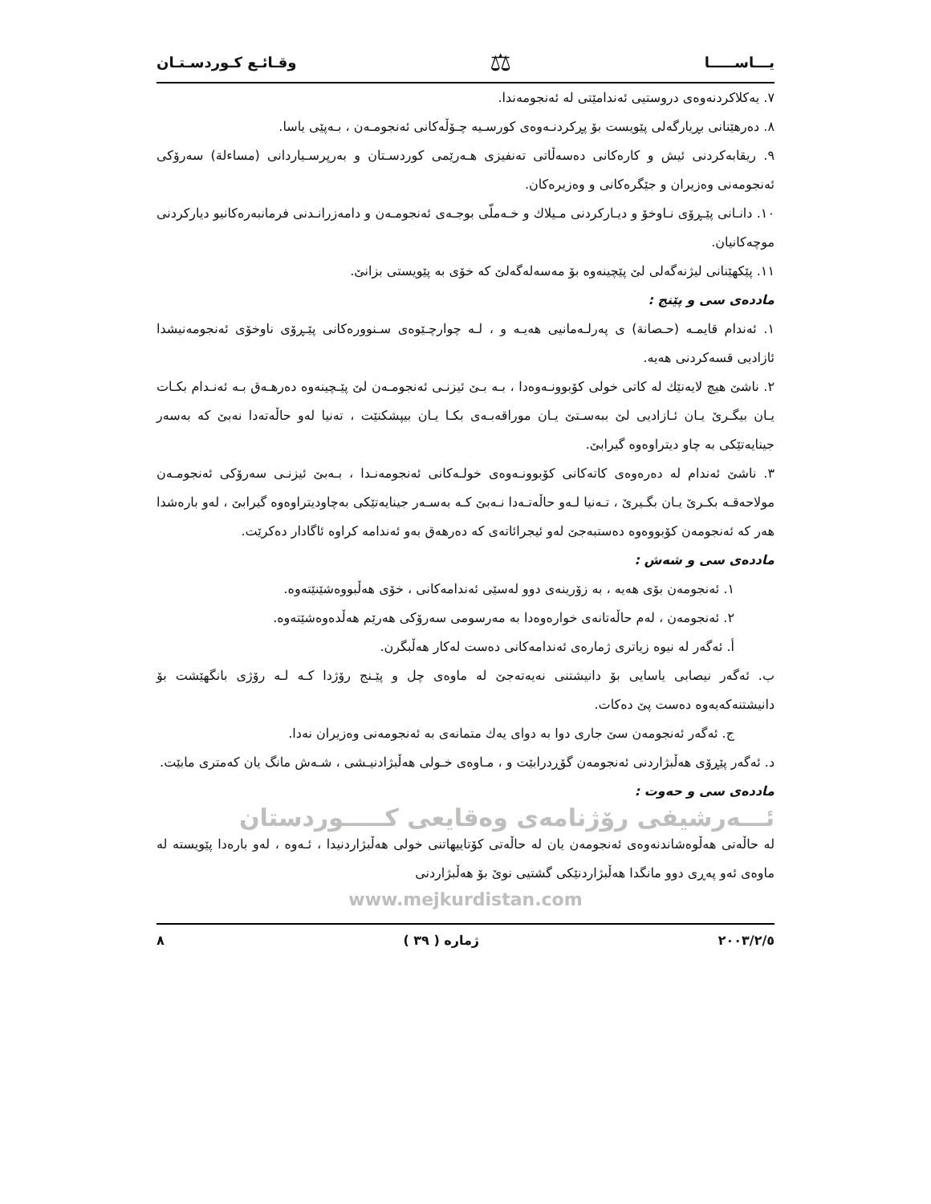یـــاســـــا ⚖ وقـائـع كـوردسـتـان
٧. یەكلاكردنەوەی دروستیی ئەندامێتی لە ئەنجومەندا.
٨. دەرهێنانی بڕیارگەلی پێویست بۆ پڕكردنـەوەی كورسـیە چـۆڵەكانی ئەنجومـەن ، بـەپێی یاسا.
٩. ریقابەكردنی ئیش و كارەكانی دەسەڵاتی تەنفیزی هـەرێمی كوردسـتان و بەرپرسـیاردانی (مساءلة) سەرۆكی ئەنجومەنی وەزیران و جێگرەكانی و وەزیرەكان.
١٠. دانـانی پێـڕۆی نـاوخۆ و دیـاركردنی مـیلاك و خـەملّی بوجـەی ئەنجومـەن و دامەزرانـدنی فرمانبەرەكانیو دیاركردنی موچەكانیان.
١١. پێكهێنانی لیژنەگەلی لێ پێچینەوە بۆ مەسەلەگەلێ كە خۆی بە پێویستی بزانێ.
ماددەی سی و پێنج :
١. ئەندام قایمـە (حـصانة) ی پەرلـەمانیی هەیـە و ، لـە چوارچـێوەی سـنوورەكانی پێـڕۆی ناوخۆی ئەنجومەنیشدا ئازادیی قسەكردنی هەیە.
٢. ناشێ هیچ لایەنێك لە كاتی خولی كۆبوونـەوەدا ، بـە بـێ ئیزنـی ئەنجومـەن لێ پێـچینەوە دەرهـەق بـە ئەنـدام بكـات یـان بیگـرێ یـان ئـازادیی لێ ببەسـتێ یـان موراقەبـەی بكـا یـان بیپشكنێت ، تەنیا لەو حاڵەتەدا نەبێ كە بەسەر جینایەتێكی بە چاو دیتراوەوە گیرابێ.
٣. ناشێ ئەندام لە دەرەوەی كاتەكانی كۆبوونـەوەی خولـەكانی ئەنجومەنـدا ، بـەبێ ئیزنـی سەرۆكی ئەنجومـەن مولاحەقـە بكـرێ یـان بگـیرێ ، تـەنیا لـەو حاڵەتـەدا نـەبێ كـە بەسـەر جینایەتێكی بەچاودیتراوەوە گیرابێ ، لەو بارەشدا هەر كە ئەنجومەن كۆبووەوە دەستبەجێ لەو ئیجرائاتەی كە دەرهەق بەو ئەندامە كراوە ئاگادار دەكرێت.
ماددەی سی و شەش :
١. ئەنجومەن بۆی هەیە ، بە زۆرینەی دوو لەسێی ئەندامەكانی ، خۆی هەڵبووەشێنێتەوە.
٢. ئەنجومەن ، لەم حاڵەتانەی خوارەوەدا بە مەرسومی سەرۆكی هەرێم هەڵدەوەشێتەوە.
أ. ئەگەر لە نیوە زیاتری ژمارەی ئەندامەكانی دەست لەكار هەڵبگرن.
ب. ئەگەر نیصابی یاسایی بۆ دانیشتنی نەیەتەجێ لە ماوەی چل و پێـنج رۆژدا كـە لـە رۆژی بانگهێشت بۆ دانیشتنەكەیەوە دەست پێ دەكات.
ج. ئەگەر ئەنجومەن سێ جاری دوا بە دوای یەك متمانەی بە ئەنجومەنی وەزیران نەدا.
د. ئەگەر پێڕۆی هەڵبژاردنی ئەنجومەن گۆڕدرابێت و ، مـاوەی خـولی هەڵبژادنیـشی ، شـەش مانگ یان كەمتری مابێت.
ماددەی سی و حەوت :
ئـــەرشیفی رۆژنامەی وەقایعی كـــــوردستان
لە حاڵەتی هەڵوەشاندنەوەی ئەنجومەن یان لە حاڵەتی كۆتاییهاتنی خولی هەڵبژاردنیدا ، ئـەوە ، لەو بارەدا پێویستە لە ماوەی ئەو پەڕی دوو مانگدا هەڵبژاردنێكی گشتیی نوێ بۆ هەڵبژاردنی
www.mejkurdistan.com
٢٠٠٣/٢/٥ ژمارە ( ٣٩ ) ٨